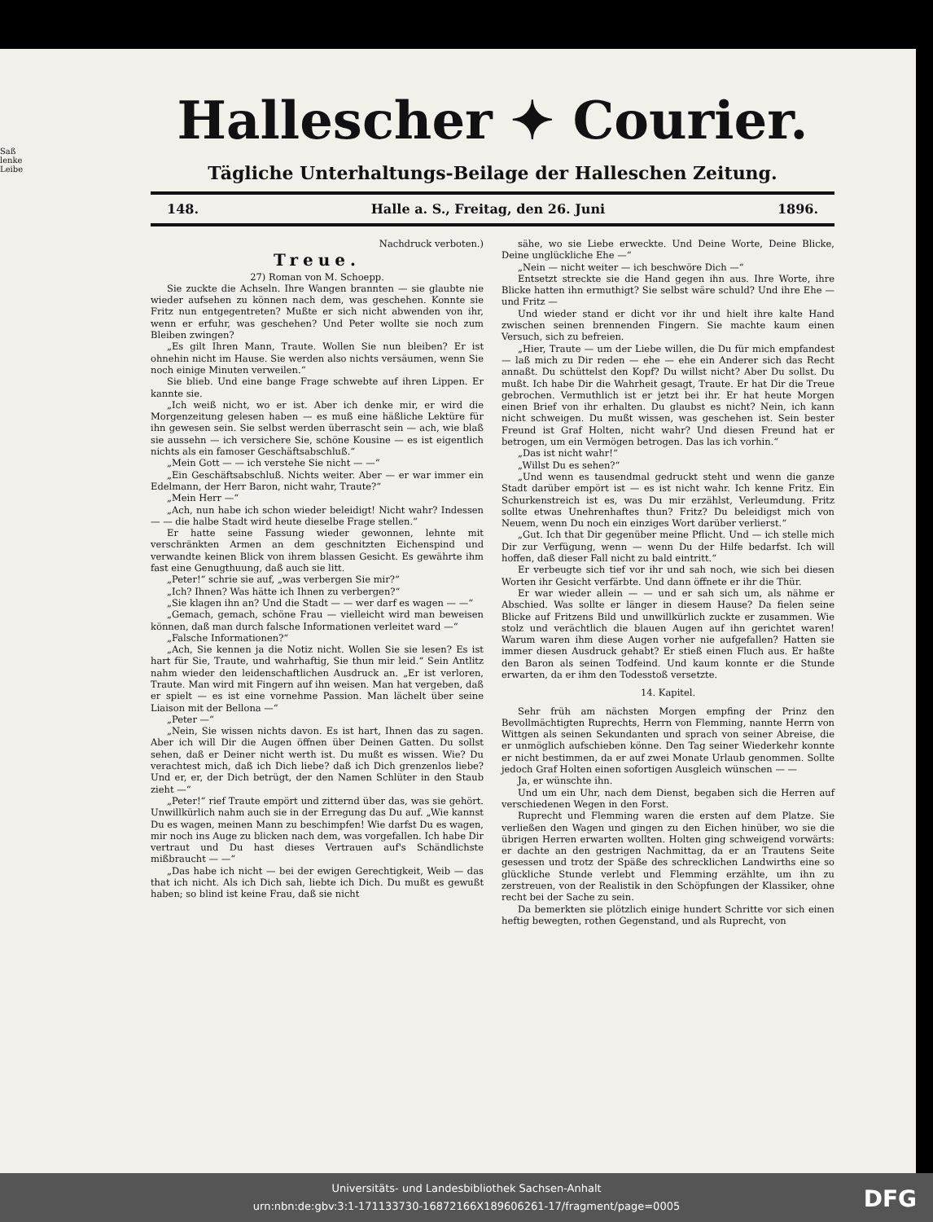Saß
lenke
Leibe
Hallescher ✦ Courier.
Tägliche Unterhaltungs-Beilage der Halleschen Zeitung.
148. Halle a. S., Freitag, den 26. Juni 1896.
Nachdruck verboten.)
Treue.
27) Roman von M. Schoepp.
Sie zuckte die Achseln. Ihre Wangen brannten — sie glaubte nie wieder aufsehen zu können nach dem, was geschehen. Konnte sie Fritz nun entgegentreten? Mußte er sich nicht abwenden von ihr, wenn er erfuhr, was geschehen? Und Peter wollte sie noch zum Bleiben zwingen?
„Es gilt Ihren Mann, Traute. Wollen Sie nun bleiben? Er ist ohnehin nicht im Hause. Sie werden also nichts versäumen, wenn Sie noch einige Minuten verweilen.“
Sie blieb. Und eine bange Frage schwebte auf ihren Lippen. Er kannte sie.
„Ich weiß nicht, wo er ist. Aber ich denke mir, er wird die Morgenzeitung gelesen haben — es muß eine häßliche Lektüre für ihn gewesen sein. Sie selbst werden überrascht sein — ach, wie blaß sie aussehn — ich versichere Sie, schöne Kousine — es ist eigentlich nichts als ein famoser Geschäftsabschluß.“
„Mein Gott — — ich verstehe Sie nicht — —“
„Ein Geschäftsabschluß. Nichts weiter. Aber — er war immer ein Edelmann, der Herr Baron, nicht wahr, Traute?“
„Mein Herr —“
„Ach, nun habe ich schon wieder beleidigt! Nicht wahr? Indessen — — die halbe Stadt wird heute dieselbe Frage stellen.“
Er hatte seine Fassung wieder gewonnen, lehnte mit verschränkten Armen an dem geschnitzten Eichenspind und verwandte keinen Blick von ihrem blassen Gesicht. Es gewährte ihm fast eine Genugthuung, daß auch sie litt.
„Peter!“ schrie sie auf, „was verbergen Sie mir?“
„Ich? Ihnen? Was hätte ich Ihnen zu verbergen?“
„Sie klagen ihn an? Und die Stadt — — wer darf es wagen — —“
„Gemach, gemach, schöne Frau — vielleicht wird man beweisen können, daß man durch falsche Informationen verleitet ward —“
„Falsche Informationen?“
„Ach, Sie kennen ja die Notiz nicht. Wollen Sie sie lesen? Es ist hart für Sie, Traute, und wahrhaftig, Sie thun mir leid.“ Sein Antlitz nahm wieder den leidenschaftlichen Ausdruck an. „Er ist verloren, Traute. Man wird mit Fingern auf ihn weisen. Man hat vergeben, daß er spielt — es ist eine vornehme Passion. Man lächelt über seine Liaison mit der Bellona —“
„Peter —“
„Nein, Sie wissen nichts davon. Es ist hart, Ihnen das zu sagen. Aber ich will Dir die Augen öffnen über Deinen Gatten. Du sollst sehen, daß er Deiner nicht werth ist. Du mußt es wissen. Wie? Du verachtest mich, daß ich Dich liebe? daß ich Dich grenzenlos liebe? Und er, er, der Dich betrügt, der den Namen Schlüter in den Staub zieht —“
„Peter!“ rief Traute empört und zitternd über das, was sie gehört. Unwillkürlich nahm auch sie in der Erregung das Du auf. „Wie kannst Du es wagen, meinen Mann zu beschimpfen! Wie darfst Du es wagen, mir noch ins Auge zu blicken nach dem, was vorgefallen. Ich habe Dir vertraut und Du hast dieses Vertrauen auf's Schändlichste mißbraucht — —“
„Das habe ich nicht — bei der ewigen Gerechtigkeit, Weib — das that ich nicht. Als ich Dich sah, liebte ich Dich. Du mußt es gewußt haben; so blind ist keine Frau, daß sie nicht
sähe, wo sie Liebe erweckte. Und Deine Worte, Deine Blicke, Deine unglückliche Ehe —“
„Nein — nicht weiter — ich beschwöre Dich —“
Entsetzt streckte sie die Hand gegen ihn aus. Ihre Worte, ihre Blicke hatten ihn ermuthigt? Sie selbst wäre schuld? Und ihre Ehe — und Fritz —
Und wieder stand er dicht vor ihr und hielt ihre kalte Hand zwischen seinen brennenden Fingern. Sie machte kaum einen Versuch, sich zu befreien.
„Hier, Traute — um der Liebe willen, die Du für mich empfandest — laß mich zu Dir reden — ehe — ehe ein Anderer sich das Recht annaßt. Du schüttelst den Kopf? Du willst nicht? Aber Du sollst. Du mußt. Ich habe Dir die Wahrheit gesagt, Traute. Er hat Dir die Treue gebrochen. Vermuthlich ist er jetzt bei ihr. Er hat heute Morgen einen Brief von ihr erhalten. Du glaubst es nicht? Nein, ich kann nicht schweigen. Du mußt wissen, was geschehen ist. Sein bester Freund ist Graf Holten, nicht wahr? Und diesen Freund hat er betrogen, um ein Vermögen betrogen. Das las ich vorhin.“
„Das ist nicht wahr!“
„Willst Du es sehen?“
„Und wenn es tausendmal gedruckt steht und wenn die ganze Stadt darüber empört ist — es ist nicht wahr. Ich kenne Fritz. Ein Schurkenstreich ist es, was Du mir erzählst, Verleumdung. Fritz sollte etwas Unehrenhaftes thun? Fritz? Du beleidigst mich von Neuem, wenn Du noch ein einziges Wort darüber verlierst.“
„Gut. Ich that Dir gegenüber meine Pflicht. Und — ich stelle mich Dir zur Verfügung, wenn — wenn Du der Hilfe bedarfst. Ich will hoffen, daß dieser Fall nicht zu bald eintritt.“
Er verbeugte sich tief vor ihr und sah noch, wie sich bei diesen Worten ihr Gesicht verfärbte. Und dann öffnete er ihr die Thür.
Er war wieder allein — — und er sah sich um, als nähme er Abschied. Was sollte er länger in diesem Hause? Da fielen seine Blicke auf Fritzens Bild und unwillkürlich zuckte er zusammen. Wie stolz und verächtlich die blauen Augen auf ihn gerichtet waren! Warum waren ihm diese Augen vorher nie aufgefallen? Hatten sie immer diesen Ausdruck gehabt? Er stieß einen Fluch aus. Er haßte den Baron als seinen Todfeind. Und kaum konnte er die Stunde erwarten, da er ihm den Todesstoß versetzte.
14. Kapitel.
Sehr früh am nächsten Morgen empfing der Prinz den Bevollmächtigten Ruprechts, Herrn von Flemming, nannte Herrn von Wittgen als seinen Sekundanten und sprach von seiner Abreise, die er unmöglich aufschieben könne. Den Tag seiner Wiederkehr konnte er nicht bestimmen, da er auf zwei Monate Urlaub genommen. Sollte jedoch Graf Holten einen sofortigen Ausgleich wünschen — —
Ja, er wünschte ihn.
Und um ein Uhr, nach dem Dienst, begaben sich die Herren auf verschiedenen Wegen in den Forst.
Ruprecht und Flemming waren die ersten auf dem Platze. Sie verließen den Wagen und gingen zu den Eichen hinüber, wo sie die übrigen Herren erwarten wollten. Holten ging schweigend vorwärts: er dachte an den gestrigen Nachmittag, da er an Trautens Seite gesessen und trotz der Späße des schrecklichen Landwirths eine so glückliche Stunde verlebt und Flemming erzählte, um ihn zu zerstreuen, von der Realistik in den Schöpfungen der Klassiker, ohne recht bei der Sache zu sein.
Da bemerkten sie plötzlich einige hundert Schritte vor sich einen heftig bewegten, rothen Gegenstand, und als Ruprecht, von
Universitäts- und Landesbibliothek Sachsen-Anhalt
urn:nbn:de:gbv:3:1-171133730-16872166X189606261-17/fragment/page=0005
DFG